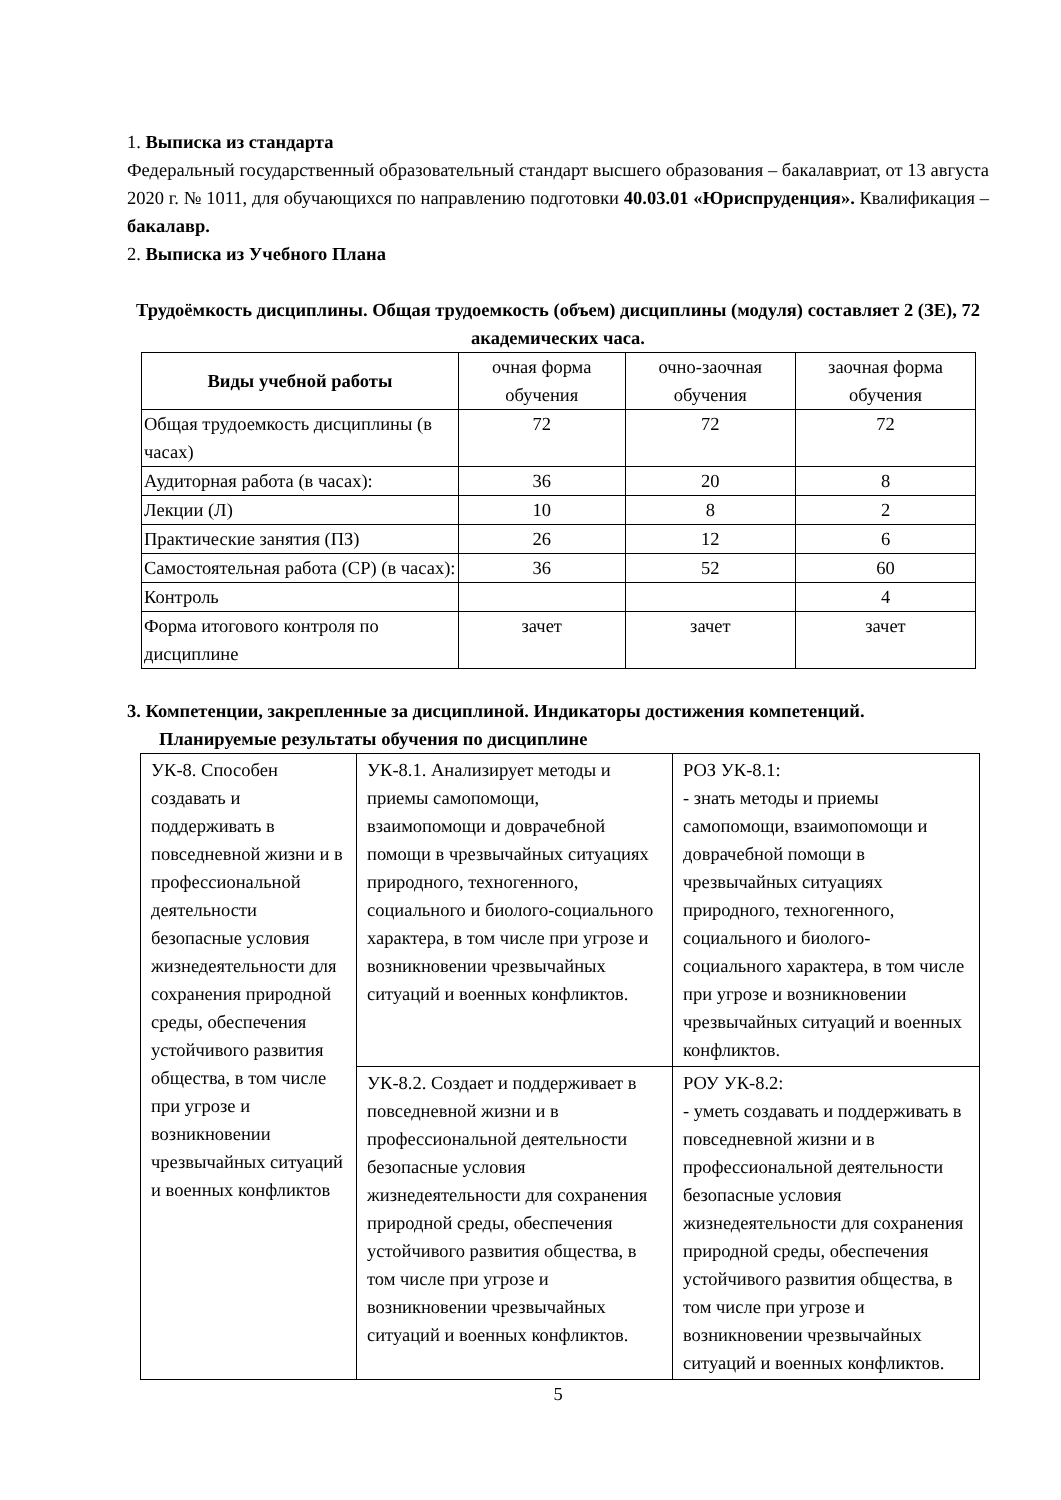1. Выписка из стандарта
Федеральный государственный образовательный стандарт высшего образования – бакалавриат, от 13 августа 2020 г. № 1011, для обучающихся по направлению подготовки 40.03.01 «Юриспруденция». Квалификация – бакалавр.
2. Выписка из Учебного Плана
Трудоёмкость дисциплины. Общая трудоемкость (объем) дисциплины (модуля) составляет 2 (ЗЕ), 72 академических часа.
| Виды учебной работы | очная форма обучения | очно-заочная обучения | заочная форма обучения |
| Общая трудоемкость дисциплины (в часах) | 72 | 72 | 72 |
| Аудиторная работа (в часах): | 36 | 20 | 8 |
| Лекции (Л) | 10 | 8 | 2 |
| Практические занятия (ПЗ) | 26 | 12 | 6 |
| Самостоятельная работа (СР) (в часах): | 36 | 52 | 60 |
| Контроль | | | 4 |
| Форма итогового контроля по дисциплине | зачет | зачет | зачет |
3. Компетенции, закрепленные за дисциплиной. Индикаторы достижения компетенций.
Планируемые результаты обучения по дисциплине
| УК-8. Способен создавать и поддерживать в повседневной жизни и в профессиональной деятельности безопасные условия жизнедеятельности для сохранения природной среды, обеспечения устойчивого развития общества, в том числе при угрозе и возникновении чрезвычайных ситуаций и военных конфликтов | УК-8.1. Анализирует методы и приемы самопомощи, взаимопомощи и доврачебной помощи в чрезвычайных ситуациях природного, техногенного, социального и биолого-социального характера, в том числе при угрозе и возникновении чрезвычайных ситуаций и военных конфликтов. | РОЗ УК-8.1: - знать методы и приемы самопомощи, взаимопомощи и доврачебной помощи в чрезвычайных ситуациях природного, техногенного, социального и биолого-социального характера, в том числе при угрозе и возникновении чрезвычайных ситуаций и военных конфликтов. |
| | УК-8.2. Создает и поддерживает в повседневной жизни и в профессиональной деятельности безопасные условия жизнедеятельности для сохранения природной среды, обеспечения устойчивого развития общества, в том числе при угрозе и возникновении чрезвычайных ситуаций и военных конфликтов. | РОУ УК-8.2: - уметь создавать и поддерживать в повседневной жизни и в профессиональной деятельности безопасные условия жизнедеятельности для сохранения природной среды, обеспечения устойчивого развития общества, в том числе при угрозе и возникновении чрезвычайных ситуаций и военных конфликтов. |
5